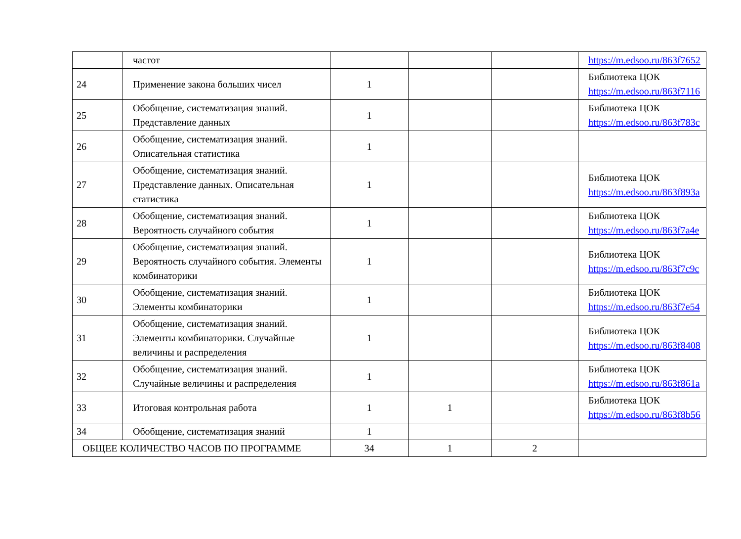| | частот | | | | https://m.edsoo.ru/863f7652 |
| 24 | Применение закона больших чисел | 1 | | | Библиотека ЦОК https://m.edsoo.ru/863f7116 |
| 25 | Обобщение, систематизация знаний. Представление данных | 1 | | | Библиотека ЦОК https://m.edsoo.ru/863f783c |
| 26 | Обобщение, систематизация знаний. Описательная статистика | 1 | | | |
| 27 | Обобщение, систематизация знаний. Представление данных. Описательная статистика | 1 | | | Библиотека ЦОК https://m.edsoo.ru/863f893a |
| 28 | Обобщение, систематизация знаний. Вероятность случайного события | 1 | | | Библиотека ЦОК https://m.edsoo.ru/863f7a4e |
| 29 | Обобщение, систематизация знаний. Вероятность случайного события. Элементы комбинаторики | 1 | | | Библиотека ЦОК https://m.edsoo.ru/863f7c9c |
| 30 | Обобщение, систематизация знаний. Элементы комбинаторики | 1 | | | Библиотека ЦОК https://m.edsoo.ru/863f7e54 |
| 31 | Обобщение, систематизация знаний. Элементы комбинаторики. Случайные величины и распределения | 1 | | | Библиотека ЦОК https://m.edsoo.ru/863f8408 |
| 32 | Обобщение, систематизация знаний. Случайные величины и распределения | 1 | | | Библиотека ЦОК https://m.edsoo.ru/863f861a |
| 33 | Итоговая контрольная работа | 1 | 1 | | Библиотека ЦОК https://m.edsoo.ru/863f8b56 |
| 34 | Обобщение, систематизация знаний | 1 | | | |
| ОБЩЕЕ КОЛИЧЕСТВО ЧАСОВ ПО ПРОГРАММЕ | | 34 | 1 | 2 | |